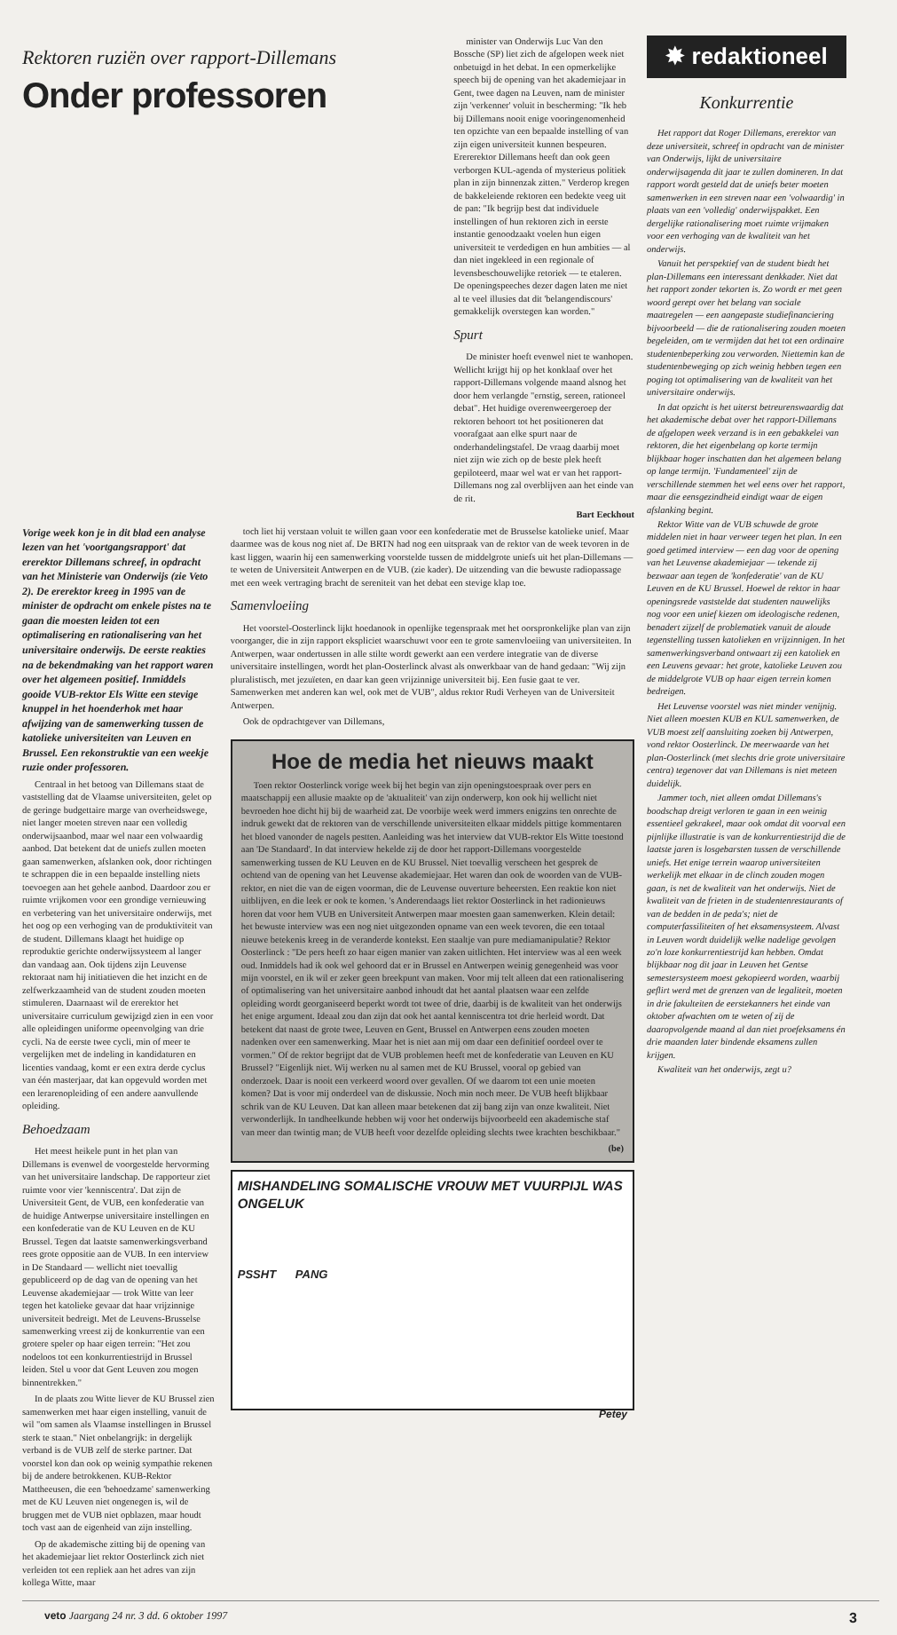Rektoren ruziën over rapport-Dillemans
Onder professoren
minister van Onderwijs Luc Van den Bossche (SP) liet zich de afgelopen week niet onbetuigd in het debat. In een opmerkelijke speech bij de opening van het akademiejaar in Gent, twee dagen na Leuven, nam de minister zijn 'verkenner' voluit in bescherming: "Ik heb bij Dillemans nooit enige vooringenomenheid ten opzichte van een bepaalde instelling of van zijn eigen universiteit kunnen bespeuren. Erererektor Dillemans heeft dan ook geen verborgen KUL-agenda of mysterieus politiek plan in zijn binnenzak zitten." Verderop kregen de bakkeleiende rektoren een bedekte veeg uit de pan: "Ik begrijp best dat individuele instellingen of hun rektoren zich in eerste instantie genoodzaakt voelen hun eigen universiteit te verdedigen en hun ambities — al dan niet ingekleed in een regionale of levensbeschouwelijke retoriek — te etaleren. De openingspeeches dezer dagen laten me niet al te veel illusies dat dit 'belangendiscours' gemakkelijk overstegen kan worden."
Spurt
De minister hoeft evenwel niet te wanhopen. Wellicht krijgt hij op het konklaaf over het rapport-Dillemans volgende maand alsnog het door hem verlangde "ernstig, sereen, rationeel debat". Het huidige overenweergeroep der rektoren behoort tot het positioneren dat voorafgaat aan elke spurt naar de onderhandelingstafel. De vraag daarbij moet niet zijn wie zich op de beste plek heeft gepiloteerd, maar wel wat er van het rapport-Dillemans nog zal overblijven aan het einde van de rit.
Bart Eeckhout
Vorige week kon je in dit blad een analyse lezen van het 'voortgangsrapport' dat ererektor Dillemans schreef, in opdracht van het Ministerie van Onderwijs (zie Veto 2). De ererektor kreeg in 1995 van de minister de opdracht om enkele pistes na te gaan die moesten leiden tot een optimalisering en rationalisering van het universitaire onderwijs. De eerste reakties na de bekendmaking van het rapport waren over het algemeen positief. Inmiddels gooide VUB-rektor Els Witte een stevige knuppel in het hoenderhok met haar afwijzing van de samenwerking tussen de katolieke universiteiten van Leuven en Brussel. Een rekonstruktie van een weekje ruzie onder professoren.
Centraal in het betoog van Dillemans staat de vaststelling dat de Vlaamse universiteiten, gelet op de geringe budgettaire marge van overheidswege, niet langer moeten streven naar een volledig onderwijsaanbod, maar wel naar een volwaardig aanbod. Dat betekent dat de uniefs zullen moeten gaan samenwerken, afslanken ook, door richtingen te schrappen die in een bepaalde instelling niets toevoegen aan het gehele aanbod. Daardoor zou er ruimte vrijkomen voor een grondige vernieuwing en verbetering van het universitaire onderwijs, met het oog op een verhoging van de produktiviteit van de student. Dillemans klaagt het huidige op reproduktie gerichte onderwijssysteem al langer dan vandaag aan. Ook tijdens zijn Leuvense rektoraat nam hij initiatieven die het inzicht en de zelfwerkzaamheid van de student zouden moeten stimuleren. Daarnaast wil de ererektor het universitaire curriculum gewijzigd zien in een voor alle opleidingen uniforme opeenvolging van drie cycli. Na de eerste twee cycli, min of meer te vergelijken met de indeling in kandidaturen en licenties vandaag, komt er een extra derde cyclus van één masterjaar, dat kan opgevuld worden met een lerarenopleiding of een andere aanvullende opleiding.
Behoedzaam
Het meest heikele punt in het plan van Dillemans is evenwel de voorgestelde hervorming van het universitaire landschap. De rapporteur ziet ruimte voor vier 'kenniscentra'. Dat zijn de Universiteit Gent, de VUB, een konfederatie van de huidige Antwerpse universitaire instellingen en een konfederatie van de KU Leuven en de KU Brussel. Tegen dat laatste samenwerkingsverband rees grote oppositie aan de VUB. In een interview in De Standaard — wellicht niet toevallig gepubliceerd op de dag van de opening van het Leuvense akademiejaar — trok Witte van leer tegen het katolieke gevaar dat haar vrijzinnige universiteit bedreigt. Met de Leuvens-Brusselse samenwerking vreest zij de konkurrentie van een grotere speler op haar eigen terrein: "Het zou nodeloos tot een konkurrentiestrijd in Brussel leiden. Stel u voor dat Gent Leuven zou mogen binnentrekken."
In de plaats zou Witte liever de KU Brussel zien samenwerken met haar eigen instelling, vanuit de wil "om samen als Vlaamse instellingen in Brussel sterk te staan." Niet onbelangrijk: in dergelijk verband is de VUB zelf de sterke partner. Dat voorstel kon dan ook op weinig sympathie rekenen bij de andere betrokkenen. KUB-Rektor Mattheeusen, die een 'behoedzame' samenwerking met de KU Leuven niet ongenegen is, wil de bruggen met de VUB niet opblazen, maar houdt toch vast aan de eigenheid van zijn instelling.
Op de akademische zitting bij de opening van het akademiejaar liet rektor Oosterlinck zich niet verleiden tot een repliek aan het adres van zijn kollega Witte, maar
toch liet hij verstaan voluit te willen gaan voor een konfederatie met de Brusselse katolieke unief. Maar daarmee was de kous nog niet af. De BRTN had nog een uitspraak van de rektor van de week tevoren in de kast liggen, waarin hij een samenwerking voorstelde tussen de middelgrote uniefs uit het plan-Dillemans — te weten de Universiteit Antwerpen en de VUB. (zie kader). De uitzending van die bewuste radiopassage met een week vertraging bracht de sereniteit van het debat een stevige klap toe.
Samenvloeiing
Het voorstel-Oosterlinck lijkt hoedanook in openlijke tegenspraak met het oorspronkelijke plan van zijn voorganger, die in zijn rapport ekspliciet waarschuwt voor een te grote samenvloeiing van universiteiten. In Antwerpen, waar ondertussen in alle stilte wordt gewerkt aan een verdere integratie van de diverse universitaire instellingen, wordt het plan-Oosterlinck alvast als onwerkbaar van de hand gedaan: "Wij zijn pluralistisch, met jezuïeten, en daar kan geen vrijzinnige universiteit bij. Een fusie gaat te ver. Samenwerken met anderen kan wel, ook met de VUB", aldus rektor Rudi Verheyen van de Universiteit Antwerpen.
Ook de opdrachtgever van Dillemans,
Hoe de media het nieuws maakt
Toen rektor Oosterlinck vorige week bij het begin van zijn openingstoespraak over pers en maatschappij een allusie maakte op de 'aktualiteit' van zijn onderwerp, kon ook hij wellicht niet bevroeden hoe dicht hij bij de waarheid zat. De voorbije week werd immers enigzins ten onrechte de indruk gewekt dat de rektoren van de verschillende universiteiten elkaar middels pittige kommentaren het bloed vanonder de nagels pestten. Aanleiding was het interview dat VUB-rektor Els Witte toestond aan 'De Standaard'. In dat interview hekelde zij de door het rapport-Dillemans voorgestelde samenwerking tussen de KU Leuven en de KU Brussel. Niet toevallig verscheen het gesprek de ochtend van de opening van het Leuvense akademiejaar. Het waren dan ook de woorden van de VUB-rektor, en niet die van de eigen voorman, die de Leuvense ouverture beheersten. Een reaktie kon niet uitblijven, en die leek er ook te komen. 's Anderendaags liet rektor Oosterlinck in het radionieuws horen dat voor hem VUB en Universiteit Antwerpen maar moesten gaan samenwerken. Klein detail: het bewuste interview was een nog niet uitgezonden opname van een week tevoren, die een totaal nieuwe betekenis kreeg in de veranderde kontekst. Een staaltje van pure mediamanipulatie? Rektor Oosterlinck : "De pers heeft zo haar eigen manier van zaken uitlichten. Het interview was al een week oud. Inmiddels had ik ook wel gehoord dat er in Brussel en Antwerpen weinig genegenheid was voor mijn voorstel, en ik wil er zeker geen breekpunt van maken. Voor mij telt alleen dat een rationalisering of optimalisering van het universitaire aanbod inhoudt dat het aantal plaatsen waar een zelfde opleiding wordt georganiseerd beperkt wordt tot twee of drie, daarbij is de kwaliteit van het onderwijs het enige argument. Ideaal zou dan zijn dat ook het aantal kenniscentra tot drie herleid wordt. Dat betekent dat naast de grote twee, Leuven en Gent, Brussel en Antwerpen eens zouden moeten nadenken over een samenwerking. Maar het is niet aan mij om daar een definitief oordeel over te vormen." Of de rektor begrijpt dat de VUB problemen heeft met de konfederatie van Leuven en KU Brussel? "Eigenlijk niet. Wij werken nu al samen met de KU Brussel, vooral op gebied van onderzoek. Daar is nooit een verkeerd woord over gevallen. Of we daarom tot een unie moeten komen? Dat is voor mij onderdeel van de diskussie. Noch min noch meer. De VUB heeft blijkbaar schrik van de KU Leuven. Dat kan alleen maar betekenen dat zij bang zijn van onze kwaliteit. Niet verwonderlijk. In tandheelkunde hebben wij voor het onderwijs bijvoorbeeld een akademische staf van meer dan twintig man; de VUB heeft voor dezelfde opleiding slechts twee krachten beschikbaar."
(be)
MISHANDELING SOMALISCHE VROUW MET VUURPIJL WAS ONGELUK
PSSHT PANG
Petey
✸ redaktioneel
Konkurrentie
Het rapport dat Roger Dillemans, ererektor van deze universiteit, schreef in opdracht van de minister van Onderwijs, lijkt de universitaire onderwijsagenda dit jaar te zullen domineren. In dat rapport wordt gesteld dat de uniefs beter moeten samenwerken in een streven naar een 'volwaardig' in plaats van een 'volledig' onderwijspakket. Een dergelijke rationalisering moet ruimte vrijmaken voor een verhoging van de kwaliteit van het onderwijs.
Vanuit het perspektief van de student biedt het plan-Dillemans een interessant denkkader. Niet dat het rapport zonder tekorten is. Zo wordt er met geen woord gerept over het belang van sociale maatregelen — een aangepaste studiefinanciering bijvoorbeeld — die de rationalisering zouden moeten begeleiden, om te vermijden dat het tot een ordinaire studentenbeperking zou verworden. Niettemin kan de studentenbeweging op zich weinig hebben tegen een poging tot optimalisering van de kwaliteit van het universitaire onderwijs.
In dat opzicht is het uiterst betreurenswaardig dat het akademische debat over het rapport-Dillemans de afgelopen week verzand is in een gebakkelei van rektoren, die het eigenbelang op korte termijn blijkbaar hoger inschatten dan het algemeen belang op lange termijn. 'Fundamenteel' zijn de verschillende stemmen het wel eens over het rapport, maar die eensgezindheid eindigt waar de eigen afslanking begint.
Rektor Witte van de VUB schuwde de grote middelen niet in haar verweer tegen het plan. In een goed getimed interview — een dag voor de opening van het Leuvense akademiejaar — tekende zij bezwaar aan tegen de 'konfederatie' van de KU Leuven en de KU Brussel. Hoewel de rektor in haar openingsrede vaststelde dat studenten nauwelijks nog voor een unief kiezen om ideologische redenen, benadert zijzelf de problematiek vanuit de aloude tegenstelling tussen katolieken en vrijzinnigen. In het samenwerkingsverband ontwaart zij een katoliek en een Leuvens gevaar: het grote, katolieke Leuven zou de middelgrote VUB op haar eigen terrein komen bedreigen.
Het Leuvense voorstel was niet minder venijnig. Niet alleen moesten KUB en KUL samenwerken, de VUB moest zelf aansluiting zoeken bij Antwerpen, vond rektor Oosterlinck. De meerwaarde van het plan-Oosterlinck (met slechts drie grote universitaire centra) tegenover dat van Dillemans is niet meteen duidelijk.
Jammer toch, niet alleen omdat Dillemans's boodschap dreigt verloren te gaan in een weinig essentieel gekrakeel, maar ook omdat dit voorval een pijnlijke illustratie is van de konkurrentiestrijd die de laatste jaren is losgebarsten tussen de verschillende uniefs. Het enige terrein waarop universiteiten werkelijk met elkaar in de clinch zouden mogen gaan, is net de kwaliteit van het onderwijs. Niet de kwaliteit van de frieten in de studentenrestaurants of van de bedden in de peda's; niet de computerfassiliteiten of het eksamensysteem. Alvast in Leuven wordt duidelijk welke nadelige gevolgen zo'n loze konkurrentiestrijd kan hebben. Omdat blijkbaar nog dit jaar in Leuven het Gentse semestersysteem moest gekopieerd worden, waarbij geflirt werd met de grenzen van de legaliteit, moeten in drie fakulteiten de eerstekanners het einde van oktober afwachten om te weten of zij de daaropvolgende maand al dan niet proefeksamens én drie maanden later bindende eksamens zullen krijgen.
Kwaliteit van het onderwijs, zegt u?
veto Jaargang 24 nr. 3 dd. 6 oktober 1997 3